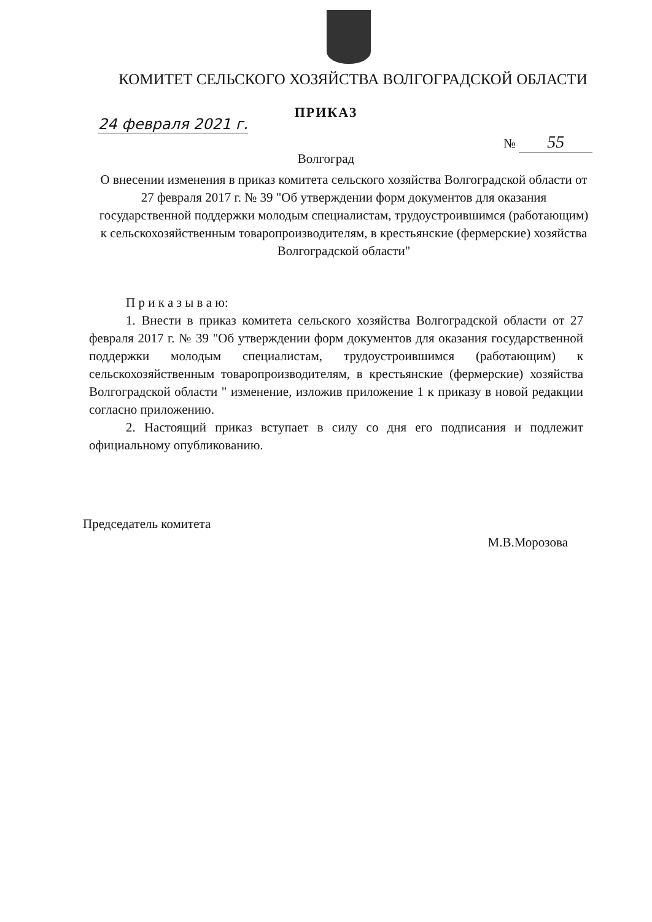КОМИТЕТ СЕЛЬСКОГО ХОЗЯЙСТВА ВОЛГОГРАДСКОЙ ОБЛАСТИ
ПРИКАЗ
24 февраля 2021 г.
№ 55
Волгоград
О внесении изменения в приказ комитета сельского хозяйства Волгоградской области от 27 февраля 2017 г. № 39 "Об утверждении форм документов для оказания государственной поддержки молодым специалистам, трудоустроившимся (работающим) к сельскохозяйственным товаропроизводителям, в крестьянские (фермерские) хозяйства Волгоградской области"
П р и к а з ы в а ю:
1. Внести в приказ комитета сельского хозяйства Волгоградской области от 27 февраля 2017 г. № 39 "Об утверждении форм документов для оказания государственной поддержки молодым специалистам, трудоустроившимся (работающим) к сельскохозяйственным товаропроизводителям, в крестьянские (фермерские) хозяйства Волгоградской области " изменение, изложив приложение 1 к приказу в новой редакции согласно приложению.
2. Настоящий приказ вступает в силу со дня его подписания и подлежит официальному опубликованию.
Председатель комитета
М.В.Морозова